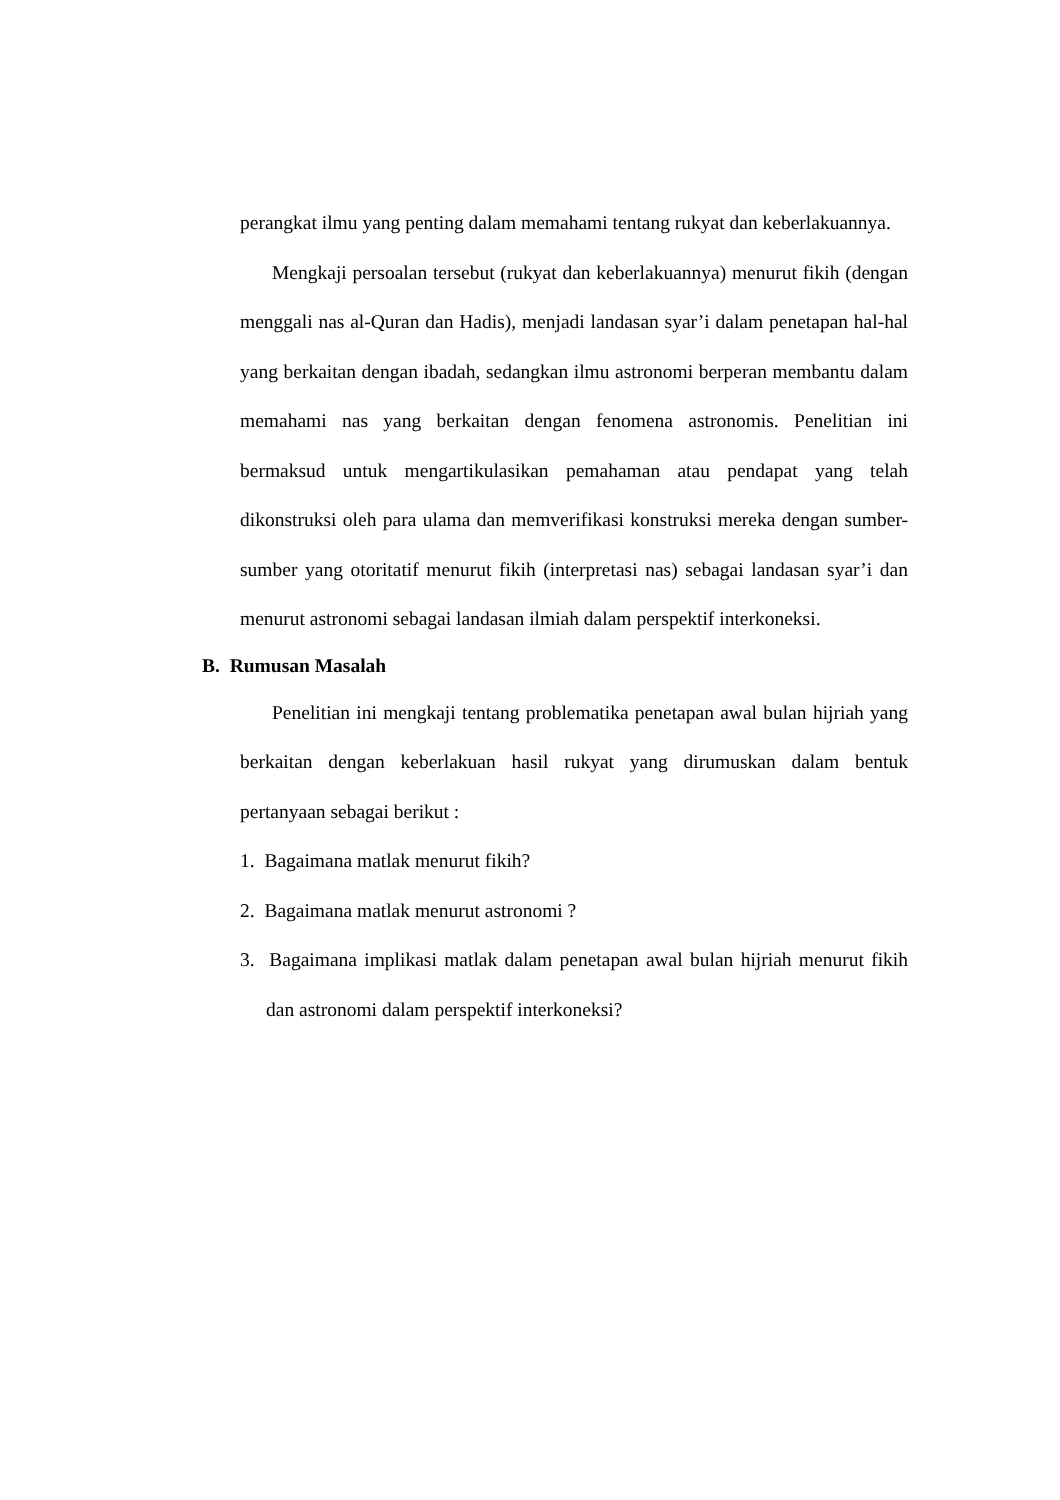perangkat ilmu yang penting dalam memahami tentang rukyat dan keberlakuannya.
Mengkaji persoalan tersebut (rukyat dan keberlakuannya) menurut fikih (dengan menggali nas al-Quran dan Hadis), menjadi landasan syar’i dalam penetapan hal-hal yang berkaitan dengan ibadah, sedangkan ilmu astronomi berperan membantu dalam memahami nas yang berkaitan dengan fenomena astronomis. Penelitian ini bermaksud untuk mengartikulasikan pemahaman atau pendapat yang telah dikonstruksi oleh para ulama dan memverifikasi konstruksi mereka dengan sumber-sumber yang otoritatif menurut fikih (interpretasi nas) sebagai landasan syar’i dan menurut astronomi sebagai landasan ilmiah dalam perspektif interkoneksi.
B. Rumusan Masalah
Penelitian ini mengkaji tentang problematika penetapan awal bulan hijriah yang berkaitan dengan keberlakuan hasil rukyat yang dirumuskan dalam bentuk pertanyaan sebagai berikut :
1. Bagaimana matlak menurut fikih?
2. Bagaimana matlak menurut astronomi ?
3. Bagaimana implikasi matlak dalam penetapan awal bulan hijriah menurut fikih dan astronomi dalam perspektif interkoneksi?